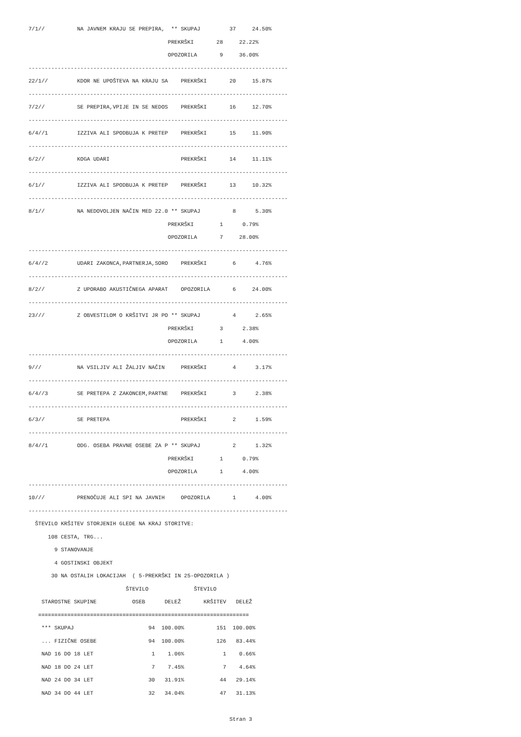7/1//          NA JAVNEM KRAJU SE PREPIRA,  ** SKUPAJ         37     24.50%
                                           PREKRŠKI       28     22.22%
                                           OPOZORILA       9     36.00%
--------------------------------------------------------------------------------
22/1//         KDOR NE UPOŠTEVA NA KRAJU SA    PREKRŠKI       20     15.87%
--------------------------------------------------------------------------------
7/2//          SE PREPIRA,VPIJE IN SE NEDOS    PREKRŠKI       16     12.70%
--------------------------------------------------------------------------------
6/4//1         IZZIVA ALI SPODBUJA K PRETEP    PREKRŠKI       15     11.90%
--------------------------------------------------------------------------------
6/2//          KOGA UDARI                      PREKRŠKI       14     11.11%
--------------------------------------------------------------------------------
6/1//          IZZIVA ALI SPODBUJA K PRETEP    PREKRŠKI       13     10.32%
--------------------------------------------------------------------------------
8/1//          NA NEDOVOLJEN NAČIN MED 22.0 ** SKUPAJ          8      5.30%
                                           PREKRŠKI        1      0.79%
                                           OPOZORILA       7     28.00%
--------------------------------------------------------------------------------
6/4//2         UDARI ZAKONCA,PARTNERJA,SORO    PREKRŠKI        6      4.76%
--------------------------------------------------------------------------------
8/2//          Z UPORABO AKUSTIČNEGA APARAT    OPOZORILA       6     24.00%
--------------------------------------------------------------------------------
23///          Z OBVESTILOM O KRŠITVI JR PO ** SKUPAJ          4      2.65%
                                           PREKRŠKI        3      2.38%
                                           OPOZORILA       1      4.00%
--------------------------------------------------------------------------------
9///           NA VSILJIV ALI ŽALJIV NAČIN     PREKRŠKI        4      3.17%
--------------------------------------------------------------------------------
6/4//3         SE PRETEPA Z ZAKONCEM,PARTNE    PREKRŠKI        3      2.38%
--------------------------------------------------------------------------------
6/3//          SE PRETEPA                      PREKRŠKI        2      1.59%
--------------------------------------------------------------------------------
8/4//1         ODG. OSEBA PRAVNE OSEBE ZA P ** SKUPAJ          2      1.32%
                                           PREKRŠKI        1      0.79%
                                           OPOZORILA       1      4.00%
--------------------------------------------------------------------------------
10///          PRENOČUJE ALI SPI NA JAVNIH     OPOZORILA       1      4.00%
--------------------------------------------------------------------------------
  ŠTEVILO KRŠITEV STORJENIH GLEDE NA KRAJ STORITVE:
      108 CESTA, TRG...
        9 STANOVANJE
        4 GOSTINSKI OBJEKT
       30 NA OSTALIH LOKACIJAH  ( 5-PREKRŠKI IN 25-OPOZORILA )
                              ŠTEVILO              ŠTEVILO
    STAROSTNE SKUPINE           OSEB      DELEŽ       KRŠITEV   DELEŽ
   =================================================================
    *** SKUPAJ                       94  100.00%          151  100.00%
    ... FIZIČNE OSEBE                94  100.00%          126   83.44%
    NAD 16 DO 18 LET                  1    1.06%            1    0.66%
    NAD 18 DO 24 LET                  7    7.45%            7    4.64%
    NAD 24 DO 34 LET                 30   31.91%           44   29.14%
    NAD 34 DO 44 LET                 32   34.04%           47   31.13%

                                                              Stran 3